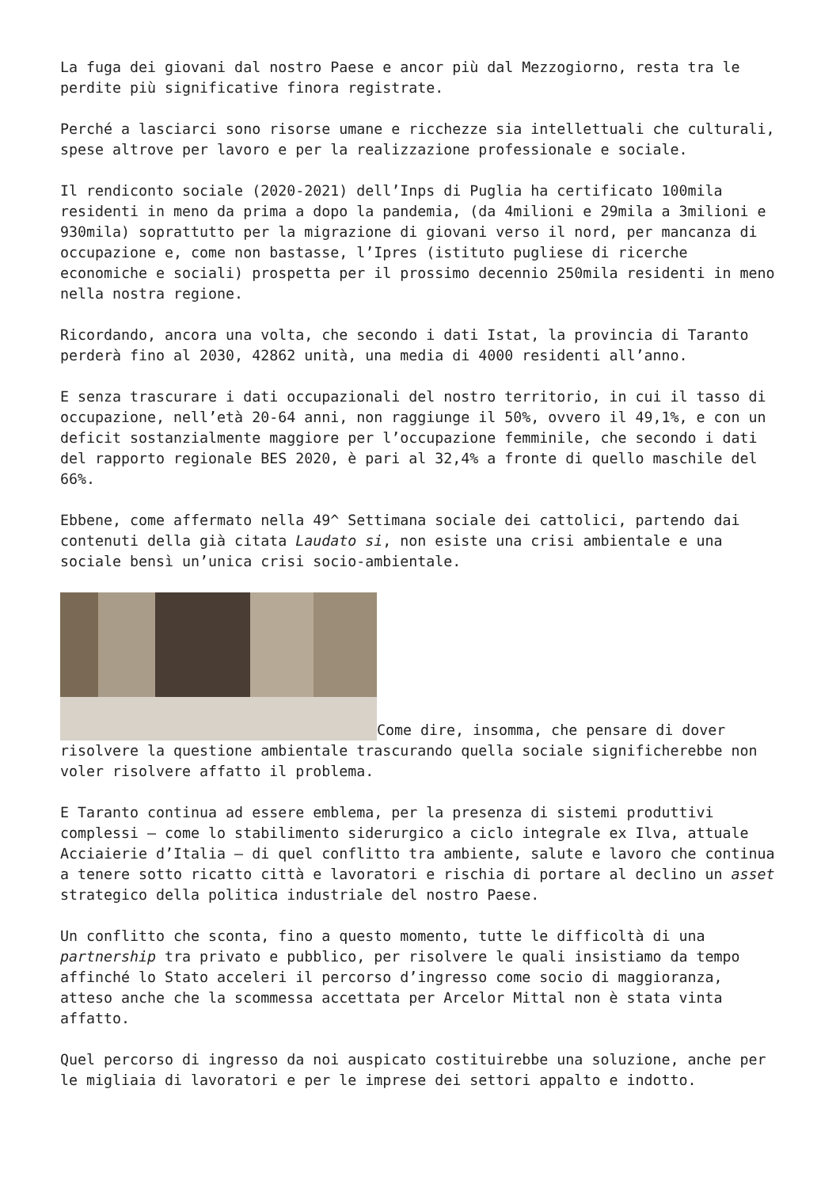La fuga dei giovani dal nostro Paese e ancor più dal Mezzogiorno, resta tra le perdite più significative finora registrate.
Perché a lasciarci sono risorse umane e ricchezze sia intellettuali che culturali, spese altrove per lavoro e per la realizzazione professionale e sociale.
Il rendiconto sociale (2020-2021) dell’Inps di Puglia ha certificato 100mila residenti in meno da prima a dopo la pandemia, (da 4milioni e 29mila a 3milioni e 930mila) soprattutto per la migrazione di giovani verso il nord, per mancanza di occupazione e, come non bastasse, l’Ipres (istituto pugliese di ricerche economiche e sociali) prospetta per il prossimo decennio 250mila residenti in meno nella nostra regione.
Ricordando, ancora una volta, che secondo i dati Istat, la provincia di Taranto perderà fino al 2030, 42862 unità, una media di 4000 residenti all’anno.
E senza trascurare i dati occupazionali del nostro territorio, in cui il tasso di occupazione, nell’età 20-64 anni, non raggiunge il 50%, ovvero il 49,1%, e con un deficit sostanzialmente maggiore per l’occupazione femminile, che secondo i dati del rapporto regionale BES 2020, è pari al 32,4% a fronte di quello maschile del 66%.
Ebbene, come affermato nella 49^ Settimana sociale dei cattolici, partendo dai contenuti della già citata Laudato si, non esiste una crisi ambientale e una sociale bensì un’unica crisi socio-ambientale.
Come dire, insomma, che pensare di dover risolvere la questione ambientale trascurando quella sociale significherebbe non voler risolvere affatto il problema.
E Taranto continua ad essere emblema, per la presenza di sistemi produttivi complessi – come lo stabilimento siderurgico a ciclo integrale ex Ilva, attuale Acciaierie d’Italia – di quel conflitto tra ambiente, salute e lavoro che continua a tenere sotto ricatto città e lavoratori e rischia di portare al declino un asset strategico della politica industriale del nostro Paese.
Un conflitto che sconta, fino a questo momento, tutte le difficoltà di una partnership tra privato e pubblico, per risolvere le quali insistiamo da tempo affinché lo Stato acceleri il percorso d’ingresso come socio di maggioranza, atteso anche che la scommessa accettata per Arcelor Mittal non è stata vinta affatto.
Quel percorso di ingresso da noi auspicato costituirebbe una soluzione, anche per le migliaia di lavoratori e per le imprese dei settori appalto e indotto.